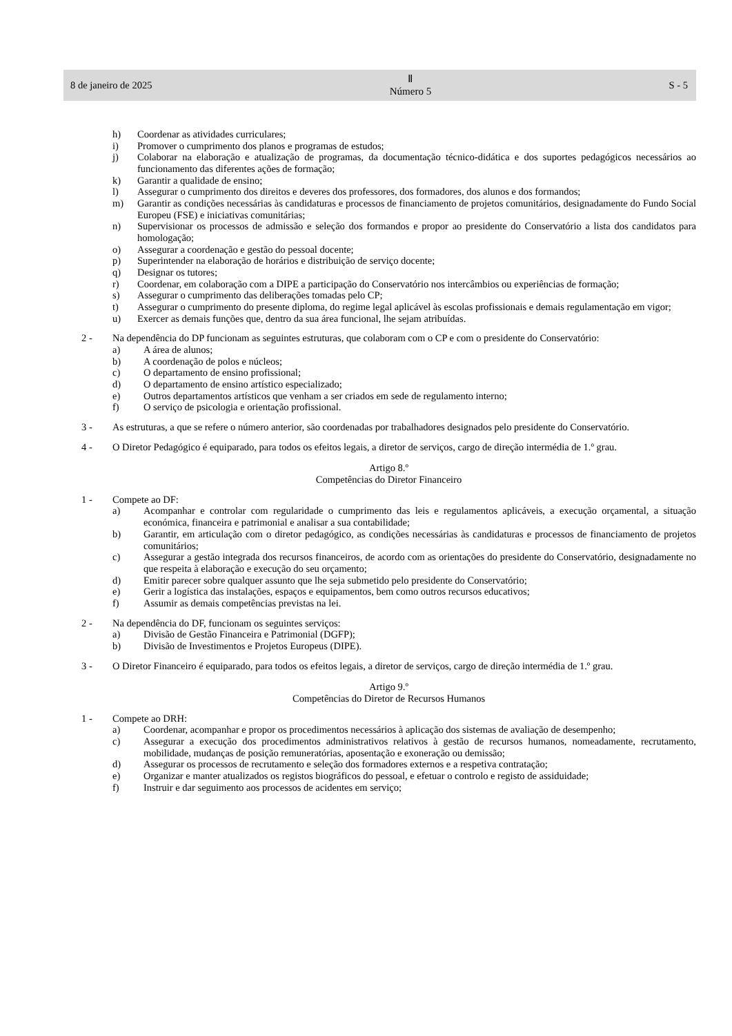8 de janeiro de 2025
Ⅱ
Número 5
S - 5
h) Coordenar as atividades curriculares;
i) Promover o cumprimento dos planos e programas de estudos;
j) Colaborar na elaboração e atualização de programas, da documentação técnico-didática e dos suportes pedagógicos necessários ao funcionamento das diferentes ações de formação;
k) Garantir a qualidade de ensino;
l) Assegurar o cumprimento dos direitos e deveres dos professores, dos formadores, dos alunos e dos formandos;
m) Garantir as condições necessárias às candidaturas e processos de financiamento de projetos comunitários, designadamente do Fundo Social Europeu (FSE) e iniciativas comunitárias;
n) Supervisionar os processos de admissão e seleção dos formandos e propor ao presidente do Conservatório a lista dos candidatos para homologação;
o) Assegurar a coordenação e gestão do pessoal docente;
p) Superintender na elaboração de horários e distribuição de serviço docente;
q) Designar os tutores;
r) Coordenar, em colaboração com a DIPE a participação do Conservatório nos intercâmbios ou experiências de formação;
s) Assegurar o cumprimento das deliberações tomadas pelo CP;
t) Assegurar o cumprimento do presente diploma, do regime legal aplicável às escolas profissionais e demais regulamentação em vigor;
u) Exercer as demais funções que, dentro da sua área funcional, lhe sejam atribuídas.
2 - Na dependência do DP funcionam as seguintes estruturas, que colaboram com o CP e com o presidente do Conservatório:
a) A área de alunos;
b) A coordenação de polos e núcleos;
c) O departamento de ensino profissional;
d) O departamento de ensino artístico especializado;
e) Outros departamentos artísticos que venham a ser criados em sede de regulamento interno;
f) O serviço de psicologia e orientação profissional.
3 - As estruturas, a que se refere o número anterior, são coordenadas por trabalhadores designados pelo presidente do Conservatório.
4 - O Diretor Pedagógico é equiparado, para todos os efeitos legais, a diretor de serviços, cargo de direção intermédia de 1.º grau.
Artigo 8.º
Competências do Diretor Financeiro
1 - Compete ao DF:
a) Acompanhar e controlar com regularidade o cumprimento das leis e regulamentos aplicáveis, a execução orçamental, a situação económica, financeira e patrimonial e analisar a sua contabilidade;
b) Garantir, em articulação com o diretor pedagógico, as condições necessárias às candidaturas e processos de financiamento de projetos comunitários;
c) Assegurar a gestão integrada dos recursos financeiros, de acordo com as orientações do presidente do Conservatório, designadamente no que respeita à elaboração e execução do seu orçamento;
d) Emitir parecer sobre qualquer assunto que lhe seja submetido pelo presidente do Conservatório;
e) Gerir a logística das instalações, espaços e equipamentos, bem como outros recursos educativos;
f) Assumir as demais competências previstas na lei.
2 - Na dependência do DF, funcionam os seguintes serviços:
a) Divisão de Gestão Financeira e Patrimonial (DGFP);
b) Divisão de Investimentos e Projetos Europeus (DIPE).
3 - O Diretor Financeiro é equiparado, para todos os efeitos legais, a diretor de serviços, cargo de direção intermédia de 1.º grau.
Artigo 9.º
Competências do Diretor de Recursos Humanos
1 - Compete ao DRH:
a) Coordenar, acompanhar e propor os procedimentos necessários à aplicação dos sistemas de avaliação de desempenho;
c) Assegurar a execução dos procedimentos administrativos relativos à gestão de recursos humanos, nomeadamente, recrutamento, mobilidade, mudanças de posição remuneratórias, aposentação e exoneração ou demissão;
d) Assegurar os processos de recrutamento e seleção dos formadores externos e a respetiva contratação;
e) Organizar e manter atualizados os registos biográficos do pessoal, e efetuar o controlo e registo de assiduidade;
f) Instruir e dar seguimento aos processos de acidentes em serviço;